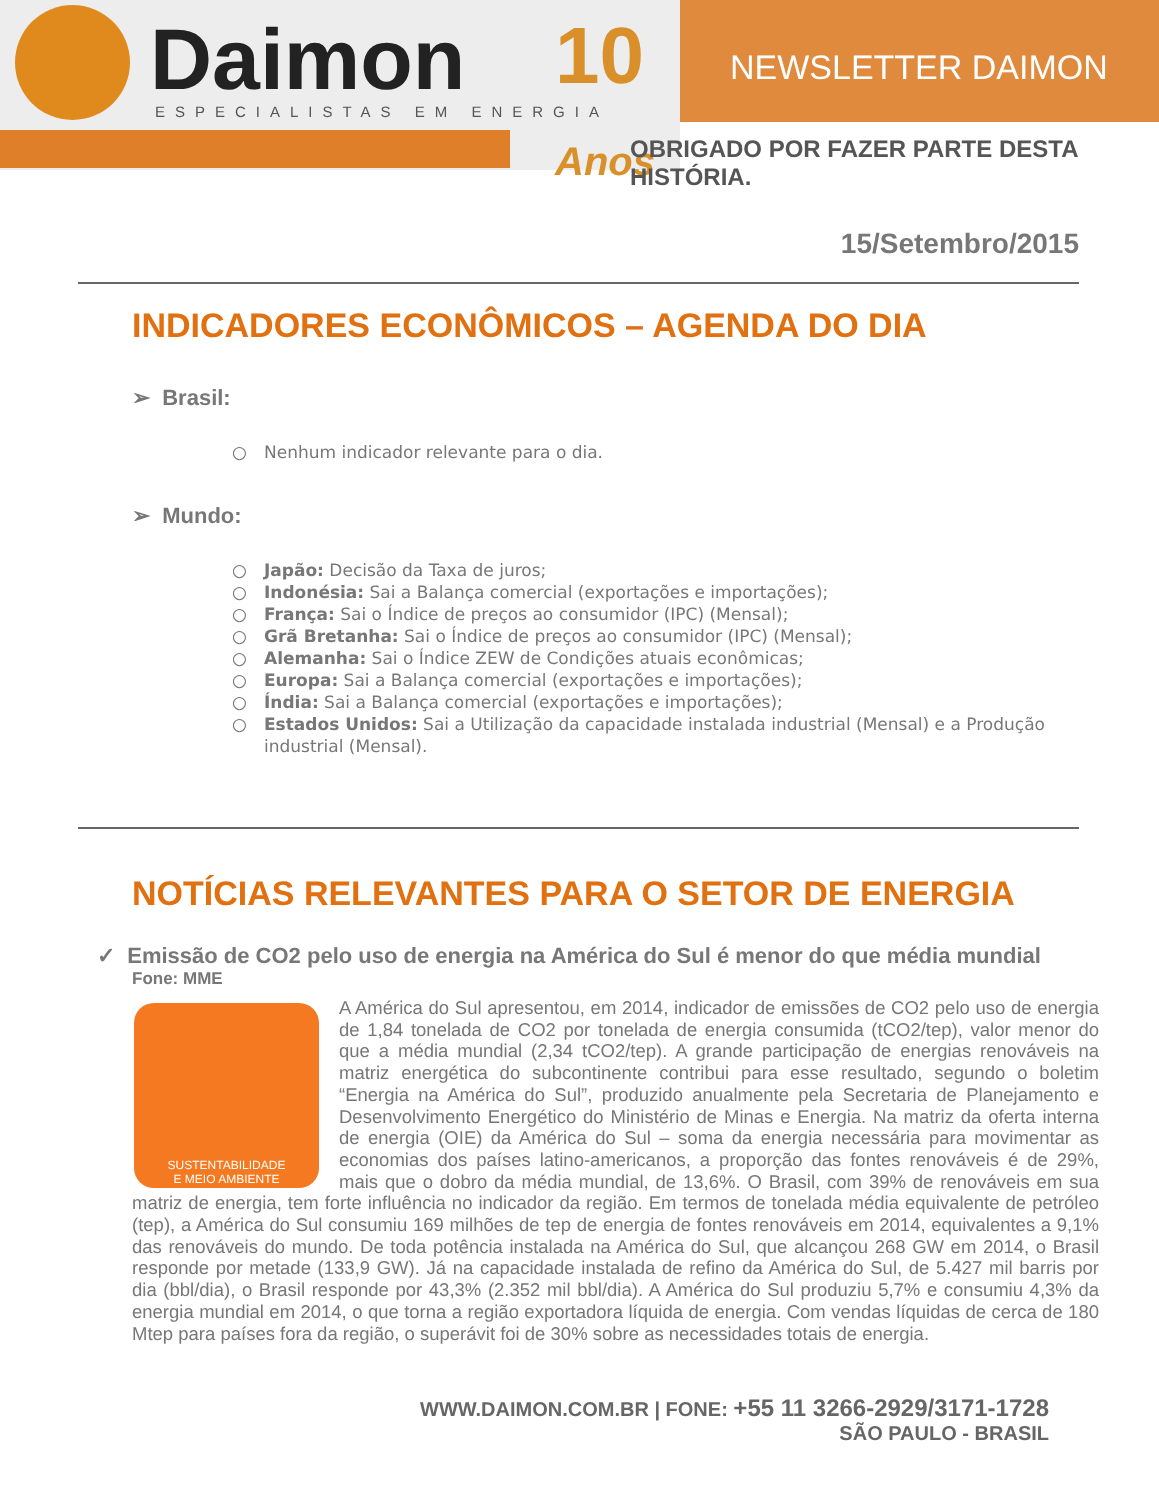Daimon ESPECIALISTAS EM ENERGIA
10 Anos
NEWSLETTER DAIMON
OBRIGADO POR FAZER PARTE DESTA HISTÓRIA.
15/Setembro/2015
INDICADORES ECONÔMICOS – AGENDA DO DIA
➢ Brasil:
○ Nenhum indicador relevante para o dia.
➢ Mundo:
○ Japão: Decisão da Taxa de juros;
○ Indonésia: Sai a Balança comercial (exportações e importações);
○ França: Sai o Índice de preços ao consumidor (IPC) (Mensal);
○ Grã Bretanha: Sai o Índice de preços ao consumidor (IPC) (Mensal);
○ Alemanha: Sai o Índice ZEW de Condições atuais econômicas;
○ Europa: Sai a Balança comercial (exportações e importações);
○ Índia: Sai a Balança comercial (exportações e importações);
○ Estados Unidos: Sai a Utilização da capacidade instalada industrial (Mensal) e a Produção industrial (Mensal).
NOTÍCIAS RELEVANTES PARA O SETOR DE ENERGIA
✓ Emissão de CO2 pelo uso de energia na América do Sul é menor do que média mundial
Fone: MME
SUSTENTABILIDADE
E MEIO AMBIENTE
A América do Sul apresentou, em 2014, indicador de emissões de CO2 pelo uso de energia de 1,84 tonelada de CO2 por tonelada de energia consumida (tCO2/tep), valor menor do que a média mundial (2,34 tCO2/tep). A grande participação de energias renováveis na matriz energética do subcontinente contribui para esse resultado, segundo o boletim “Energia na América do Sul”, produzido anualmente pela Secretaria de Planejamento e Desenvolvimento Energético do Ministério de Minas e Energia. Na matriz da oferta interna de energia (OIE) da América do Sul – soma da energia necessária para movimentar as economias dos países latino-americanos, a proporção das fontes renováveis é de 29%, mais que o dobro da média mundial, de 13,6%. O Brasil, com 39% de renováveis em sua matriz de energia, tem forte influência no indicador da região. Em termos de tonelada média equivalente de petróleo (tep), a América do Sul consumiu 169 milhões de tep de energia de fontes renováveis em 2014, equivalentes a 9,1% das renováveis do mundo. De toda potência instalada na América do Sul, que alcançou 268 GW em 2014, o Brasil responde por metade (133,9 GW). Já na capacidade instalada de refino da América do Sul, de 5.427 mil barris por dia (bbl/dia), o Brasil responde por 43,3% (2.352 mil bbl/dia). A América do Sul produziu 5,7% e consumiu 4,3% da energia mundial em 2014, o que torna a região exportadora líquida de energia. Com vendas líquidas de cerca de 180 Mtep para países fora da região, o superávit foi de 30% sobre as necessidades totais de energia.
WWW.DAIMON.COM.BR | FONE: +55 11 3266-2929/3171-1728
SÃO PAULO - BRASIL